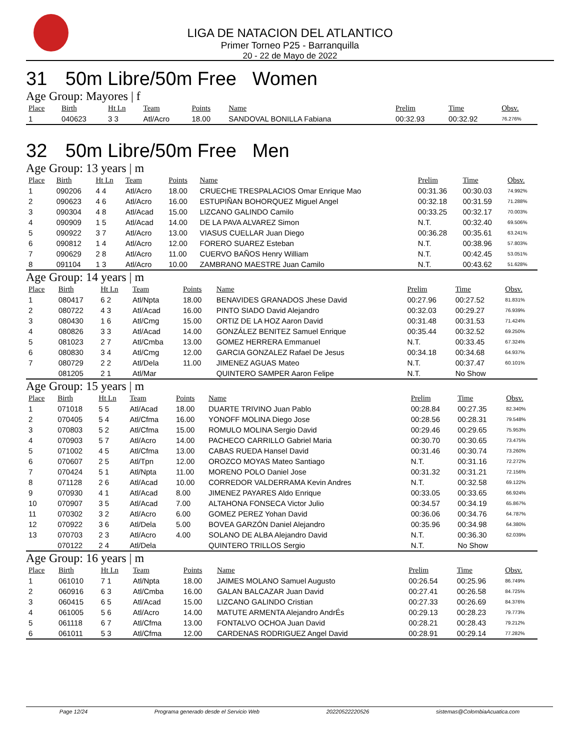LIGA DE NATACION DEL ATLANTICO
Primer Torneo P25 - Barranquilla
20 - 22 de Mayo de 2022
31 50m Libre/50m Free Women
Age Group: Mayores | f
| Place | Birth | Ht Ln | Team | Points | Name | Prelim | Time | Obsv. |
| --- | --- | --- | --- | --- | --- | --- | --- | --- |
| 1 | 040623 | 3 3 | Atl/Acro | 18.00 | SANDOVAL BONILLA Fabiana | 00:32.93 | 00:32.92 | 76.276% |
32 50m Libre/50m Free Men
Age Group: 13 years | m
| Place | Birth | Ht Ln | Team | Points | Name | Prelim | Time | Obsv. |
| --- | --- | --- | --- | --- | --- | --- | --- | --- |
| 1 | 090206 | 4 4 | Atl/Acro | 18.00 | CRUECHE TRESPALACIOS Omar Enrique Mao | 00:31.36 | 00:30.03 | 74.992% |
| 2 | 090623 | 4 6 | Atl/Acro | 16.00 | ESTUPIÑAN BOHORQUEZ Miguel Angel | 00:32.18 | 00:31.59 | 71.288% |
| 3 | 090304 | 4 8 | Atl/Acad | 15.00 | LIZCANO GALINDO Camilo | 00:33.25 | 00:32.17 | 70.003% |
| 4 | 090909 | 1 5 | Atl/Acad | 14.00 | DE LA PAVA ALVAREZ Simon | N.T. | 00:32.40 | 69.506% |
| 5 | 090922 | 3 7 | Atl/Acro | 13.00 | VIASUS CUELLAR Juan Diego | 00:36.28 | 00:35.61 | 63.241% |
| 6 | 090812 | 1 4 | Atl/Acro | 12.00 | FORERO SUAREZ Esteban | N.T. | 00:38.96 | 57.803% |
| 7 | 090629 | 2 8 | Atl/Acro | 11.00 | CUERVO BAÑOS Henry William | N.T. | 00:42.45 | 53.051% |
| 8 | 091104 | 1 3 | Atl/Acro | 10.00 | ZAMBRANO MAESTRE Juan Camilo | N.T. | 00:43.62 | 51.628% |
Age Group: 14 years | m
| Place | Birth | Ht Ln | Team | Points | Name | Prelim | Time | Obsv. |
| --- | --- | --- | --- | --- | --- | --- | --- | --- |
| 1 | 080417 | 6 2 | Atl/Npta | 18.00 | BENAVIDES GRANADOS Jhese David | 00:27.96 | 00:27.52 | 81.831% |
| 2 | 080722 | 4 3 | Atl/Acad | 16.00 | PINTO SIADO David Alejandro | 00:32.03 | 00:29.27 | 76.939% |
| 3 | 080430 | 1 6 | Atl/Cmg | 15.00 | ORTIZ DE LA HOZ Aaron David | 00:31.48 | 00:31.53 | 71.424% |
| 4 | 080826 | 3 3 | Atl/Acad | 14.00 | GONZÁLEZ BENITEZ Samuel Enrique | 00:35.44 | 00:32.52 | 69.250% |
| 5 | 081023 | 2 7 | Atl/Cmba | 13.00 | GOMEZ HERRERA Emmanuel | N.T. | 00:33.45 | 67.324% |
| 6 | 080830 | 3 4 | Atl/Cmg | 12.00 | GARCIA GONZALEZ Rafael De Jesus | 00:34.18 | 00:34.68 | 64.937% |
| 7 | 080729 | 2 2 | Atl/Dela | 11.00 | JIMENEZ AGUAS Mateo | N.T. | 00:37.47 | 60.101% |
| | 081205 | 2 1 | Atl/Mar | | QUINTERO SAMPER Aaron Felipe | N.T. | No Show | |
Age Group: 15 years | m
| Place | Birth | Ht Ln | Team | Points | Name | Prelim | Time | Obsv. |
| --- | --- | --- | --- | --- | --- | --- | --- | --- |
| 1 | 071018 | 5 5 | Atl/Acad | 18.00 | DUARTE TRIVINO Juan Pablo | 00:28.84 | 00:27.35 | 82.340% |
| 2 | 070405 | 5 4 | Atl/Cfma | 16.00 | YONOFF MOLINA Diego Jose | 00:28.56 | 00:28.31 | 79.548% |
| 3 | 070803 | 5 2 | Atl/Cfma | 15.00 | ROMULO MOLINA Sergio David | 00:29.46 | 00:29.65 | 75.953% |
| 4 | 070903 | 5 7 | Atl/Acro | 14.00 | PACHECO CARRILLO Gabriel Maria | 00:30.70 | 00:30.65 | 73.475% |
| 5 | 071002 | 4 5 | Atl/Cfma | 13.00 | CABAS RUEDA Hansel David | 00:31.46 | 00:30.74 | 73.260% |
| 6 | 070607 | 2 5 | Atl/Tpn | 12.00 | OROZCO MOYAS Mateo Santiago | N.T. | 00:31.16 | 72.272% |
| 7 | 070424 | 5 1 | Atl/Npta | 11.00 | MORENO POLO Daniel Jose | 00:31.32 | 00:31.21 | 72.156% |
| 8 | 071128 | 2 6 | Atl/Acad | 10.00 | CORREDOR VALDERRAMA Kevin Andres | N.T. | 00:32.58 | 69.122% |
| 9 | 070930 | 4 1 | Atl/Acad | 8.00 | JIMENEZ PAYARES Aldo Enrique | 00:33.05 | 00:33.65 | 66.924% |
| 10 | 070907 | 3 5 | Atl/Acad | 7.00 | ALTAHONA FONSECA Victor Julio | 00:34.57 | 00:34.19 | 65.867% |
| 11 | 070302 | 3 2 | Atl/Acro | 6.00 | GOMEZ PEREZ Yohan David | 00:36.06 | 00:34.76 | 64.787% |
| 12 | 070922 | 3 6 | Atl/Dela | 5.00 | BOVEA GARZÓN Daniel Alejandro | 00:35.96 | 00:34.98 | 64.380% |
| 13 | 070703 | 2 3 | Atl/Acro | 4.00 | SOLANO DE ALBA Alejandro David | N.T. | 00:36.30 | 62.039% |
| | 070122 | 2 4 | Atl/Dela | | QUINTERO TRILLOS Sergio | N.T. | No Show | |
Age Group: 16 years | m
| Place | Birth | Ht Ln | Team | Points | Name | Prelim | Time | Obsv. |
| --- | --- | --- | --- | --- | --- | --- | --- | --- |
| 1 | 061010 | 7 1 | Atl/Npta | 18.00 | JAIMES MOLANO Samuel Augusto | 00:26.54 | 00:25.96 | 86.749% |
| 2 | 060916 | 6 3 | Atl/Cmba | 16.00 | GALAN BALCAZAR Juan David | 00:27.41 | 00:26.58 | 84.725% |
| 3 | 060415 | 6 5 | Atl/Acad | 15.00 | LIZCANO GALINDO Cristian | 00:27.33 | 00:26.69 | 84.376% |
| 4 | 061005 | 5 6 | Atl/Acro | 14.00 | MATUTE ARMENTA Alejandro AndrÉs | 00:29.13 | 00:28.23 | 79.773% |
| 5 | 061118 | 6 7 | Atl/Cfma | 13.00 | FONTALVO OCHOA Juan David | 00:28.21 | 00:28.43 | 79.212% |
| 6 | 061011 | 5 3 | Atl/Cfma | 12.00 | CARDENAS RODRIGUEZ Angel David | 00:28.91 | 00:29.14 | 77.282% |
Page 12/24 Programa generado desde el Servicio Web 20220522220526 sistemas@ColombiaAcuatica.com